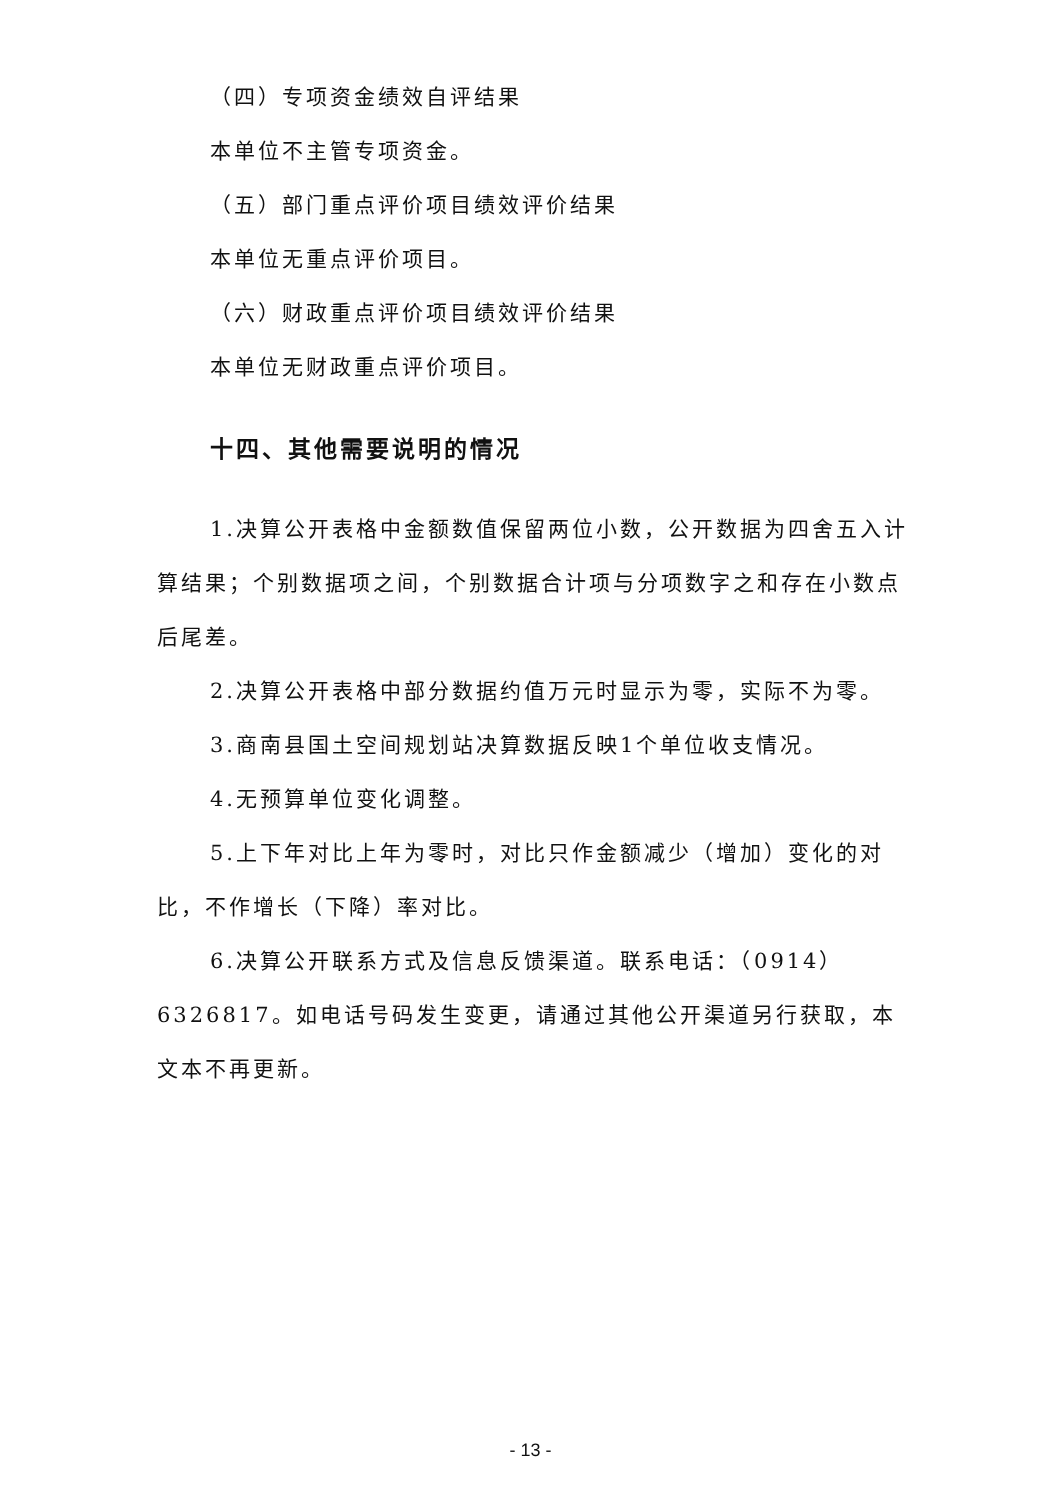（四）专项资金绩效自评结果
本单位不主管专项资金。
（五）部门重点评价项目绩效评价结果
本单位无重点评价项目。
（六）财政重点评价项目绩效评价结果
本单位无财政重点评价项目。
十四、其他需要说明的情况
1.决算公开表格中金额数值保留两位小数，公开数据为四舍五入计算结果；个别数据项之间，个别数据合计项与分项数字之和存在小数点后尾差。
2.决算公开表格中部分数据约值万元时显示为零，实际不为零。
3.商南县国土空间规划站决算数据反映1个单位收支情况。
4.无预算单位变化调整。
5.上下年对比上年为零时，对比只作金额减少（增加）变化的对比，不作增长（下降）率对比。
6.决算公开联系方式及信息反馈渠道。联系电话：（0914）6326817。如电话号码发生变更，请通过其他公开渠道另行获取，本文本不再更新。
- 13 -